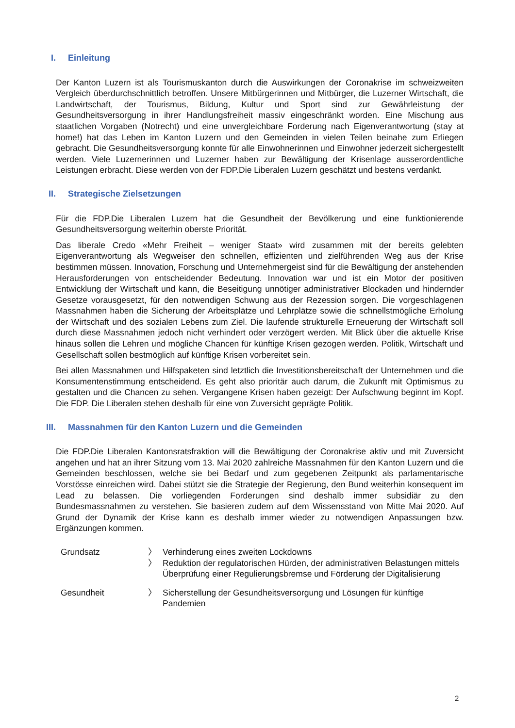I. Einleitung
Der Kanton Luzern ist als Tourismuskanton durch die Auswirkungen der Coronakrise im schweizweiten Vergleich überdurchschnittlich betroffen. Unsere Mitbürgerinnen und Mitbürger, die Luzerner Wirtschaft, die Landwirtschaft, der Tourismus, Bildung, Kultur und Sport sind zur Gewährleistung der Gesundheitsversorgung in ihrer Handlungsfreiheit massiv eingeschränkt worden. Eine Mischung aus staatlichen Vorgaben (Notrecht) und eine unvergleichbare Forderung nach Eigenverantwortung (stay at home!) hat das Leben im Kanton Luzern und den Gemeinden in vielen Teilen beinahe zum Erliegen gebracht. Die Gesundheitsversorgung konnte für alle Einwohnerinnen und Einwohner jederzeit sichergestellt werden. Viele Luzernerinnen und Luzerner haben zur Bewältigung der Krisenlage ausserordentliche Leistungen erbracht. Diese werden von der FDP.Die Liberalen Luzern geschätzt und bestens verdankt.
II. Strategische Zielsetzungen
Für die FDP.Die Liberalen Luzern hat die Gesundheit der Bevölkerung und eine funktionierende Gesundheitsversorgung weiterhin oberste Priorität.
Das liberale Credo «Mehr Freiheit – weniger Staat» wird zusammen mit der bereits gelebten Eigenverantwortung als Wegweiser den schnellen, effizienten und zielführenden Weg aus der Krise bestimmen müssen. Innovation, Forschung und Unternehmergeist sind für die Bewältigung der anstehenden Herausforderungen von entscheidender Bedeutung. Innovation war und ist ein Motor der positiven Entwicklung der Wirtschaft und kann, die Beseitigung unnötiger administrativer Blockaden und hindernder Gesetze vorausgesetzt, für den notwendigen Schwung aus der Rezession sorgen. Die vorgeschlagenen Massnahmen haben die Sicherung der Arbeitsplätze und Lehrplätze sowie die schnellstmögliche Erholung der Wirtschaft und des sozialen Lebens zum Ziel. Die laufende strukturelle Erneuerung der Wirtschaft soll durch diese Massnahmen jedoch nicht verhindert oder verzögert werden. Mit Blick über die aktuelle Krise hinaus sollen die Lehren und mögliche Chancen für künftige Krisen gezogen werden. Politik, Wirtschaft und Gesellschaft sollen bestmöglich auf künftige Krisen vorbereitet sein.
Bei allen Massnahmen und Hilfspaketen sind letztlich die Investitionsbereitschaft der Unternehmen und die Konsumentenstimmung entscheidend. Es geht also prioritär auch darum, die Zukunft mit Optimismus zu gestalten und die Chancen zu sehen. Vergangene Krisen haben gezeigt: Der Aufschwung beginnt im Kopf. Die FDP. Die Liberalen stehen deshalb für eine von Zuversicht geprägte Politik.
III. Massnahmen für den Kanton Luzern und die Gemeinden
Die FDP.Die Liberalen Kantonsratsfraktion will die Bewältigung der Coronakrise aktiv und mit Zuversicht angehen und hat an ihrer Sitzung vom 13. Mai 2020 zahlreiche Massnahmen für den Kanton Luzern und die Gemeinden beschlossen, welche sie bei Bedarf und zum gegebenen Zeitpunkt als parlamentarische Vorstösse einreichen wird. Dabei stützt sie die Strategie der Regierung, den Bund weiterhin konsequent im Lead zu belassen. Die vorliegenden Forderungen sind deshalb immer subsidiär zu den Bundesmassnahmen zu verstehen. Sie basieren zudem auf dem Wissensstand von Mitte Mai 2020. Auf Grund der Dynamik der Krise kann es deshalb immer wieder zu notwendigen Anpassungen bzw. Ergänzungen kommen.
| Grundsatz | 〉 | Verhinderung eines zweiten Lockdowns |
| | 〉 | Reduktion der regulatorischen Hürden, der administrativen Belastungen mittels Überprüfung einer Regulierungsbremse und Förderung der Digitalisierung |
| Gesundheit | 〉 | Sicherstellung der Gesundheitsversorgung und Lösungen für künftige Pandemien |
2